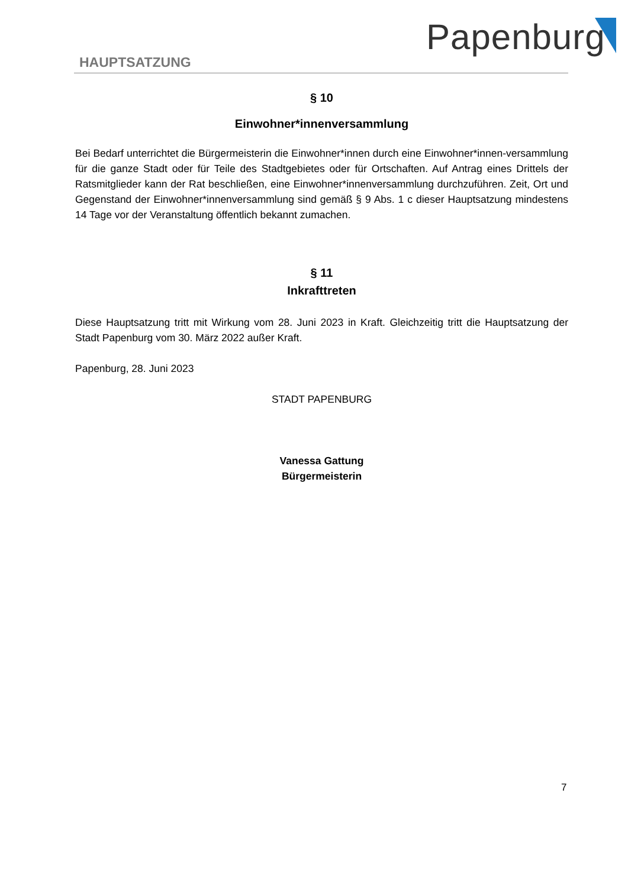Papenburg
HAUPTSATZUNG
§ 10
Einwohner*innenversammlung
Bei Bedarf unterrichtet die Bürgermeisterin die Einwohner*innen durch eine Einwohner*innen-versammlung für die ganze Stadt oder für Teile des Stadtgebietes oder für Ortschaften. Auf Antrag eines Drittels der Ratsmitglieder kann der Rat beschließen, eine Einwohner*innenversammlung durchzuführen. Zeit, Ort und Gegenstand der Einwohner*innenversammlung sind gemäß § 9 Abs. 1 c dieser Hauptsatzung mindestens 14 Tage vor der Veranstaltung öffentlich bekannt zumachen.
§ 11
Inkrafttreten
Diese Hauptsatzung tritt mit Wirkung vom 28. Juni 2023 in Kraft. Gleichzeitig tritt die Hauptsatzung der Stadt Papenburg vom 30. März 2022 außer Kraft.
Papenburg, 28. Juni 2023
STADT PAPENBURG
Vanessa Gattung
Bürgermeisterin
7